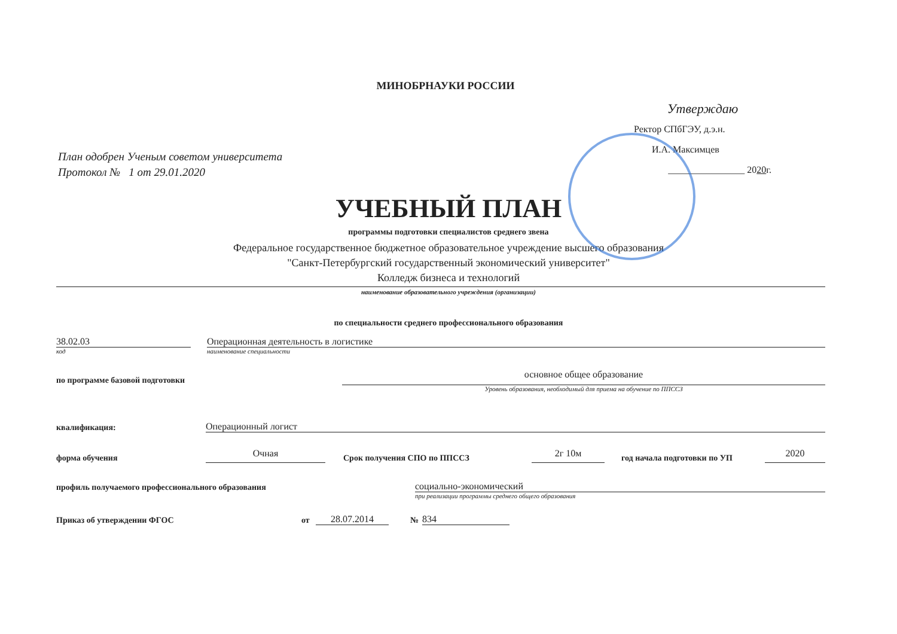МИНОБРНАУКИ РОССИИ
План одобрен Ученым советом университета
Протокол № 1 от 29.01.2020
Утверждаю
Ректор СПбГЭУ, д.э.н.
И.А. Максимцев
________________ 2020г.
УЧЕБНЫЙ ПЛАН
программы подготовки специалистов среднего звена
Федеральное государственное бюджетное образовательное учреждение высшего образования
"Санкт-Петербургский государственный экономический университет"
Колледж бизнеса и технологий
наименование образовательного учреждения (организации)
по специальности среднего профессионального образования
38.02.03
Операционная деятельность в логистике
код
наименование специальности
по программе базовой подготовки
основное общее образование
Уровень образования, необходимый для приема на обучение по ППССЗ
квалификация:
Операционный логист
форма обучения
Очная
Срок получения СПО по ППССЗ
2г 10м
год начала подготовки по УП
2020
профиль получаемого профессионального образования
социально-экономический
при реализации программы среднего общего образования
Приказ об утверждении ФГОС
от
28.07.2014
№
834